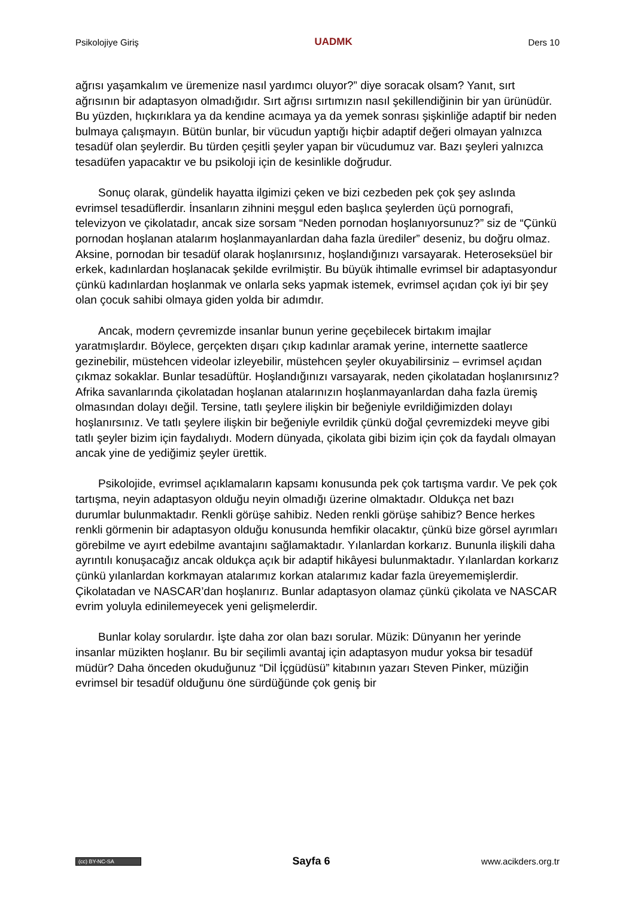Psikolojiye Giriş UADMK Ders 10
ağrısı yaşamkalım ve üremenize nasıl yardımcı oluyor?” diye soracak olsam? Yanıt, sırt ağrısının bir adaptasyon olmadığıdır. Sırt ağrısı sırtımızın nasıl şekillendiğinin bir yan ürünüdür. Bu yüzden, hıçkırıklara ya da kendine acımaya ya da yemek sonrası şişkinliğe adaptif bir neden bulmaya çalışmayın. Bütün bunlar, bir vücudun yaptığı hiçbir adaptif değeri olmayan yalnızca tesadüf olan şeylerdir. Bu türden çeşitli şeyler yapan bir vücudumuz var. Bazı şeyleri yalnızca tesadüfen yapacaktır ve bu psikoloji için de kesinlikle doğrudur.
Sonuç olarak, gündelik hayatta ilgimizi çeken ve bizi cezbeden pek çok şey aslında evrimsel tesadüflerdir. İnsanların zihnini meşgul eden başlıca şeylerden üçü pornografi, televizyon ve çikolatadır, ancak size sorsam “Neden pornodan hoşlanıyorsunuz?” siz de “Çünkü pornodan hoşlanan atalarım hoşlanmayanlardan daha fazla ürediler” deseniz, bu doğru olmaz. Aksine, pornodan bir tesadüf olarak hoşlanırsınız, hoşlandığınızı varsayarak. Heteroseksüel bir erkek, kadınlardan hoşlanacak şekilde evrilmiştir. Bu büyük ihtimalle evrimsel bir adaptasyondur çünkü kadınlardan hoşlanmak ve onlarla seks yapmak istemek, evrimsel açıdan çok iyi bir şey olan çocuk sahibi olmaya giden yolda bir adımdır.
Ancak, modern çevremizde insanlar bunun yerine geçebilecek birtakım imajlar yaratmışlardır. Böylece, gerçekten dışarı çıkıp kadınlar aramak yerine, internette saatlerce gezinebilir, müstehcen videolar izleyebilir, müstehcen şeyler okuyabilirsiniz – evrimsel açıdan çıkmaz sokaklar. Bunlar tesadüftür. Hoşlandığınızı varsayarak, neden çikolatadan hoşlanırsınız? Afrika savanlarında çikolatadan hoşlanan atalarınızın hoşlanmayanlardan daha fazla üremiş olmasından dolayı değil. Tersine, tatlı şeylere ilişkin bir beğeniyle evrildiğimizden dolayı hoşlanırsınız. Ve tatlı şeylere ilişkin bir beğeniyle evrildik çünkü doğal çevremizdeki meyve gibi tatlı şeyler bizim için faydalıydı. Modern dünyada, çikolata gibi bizim için çok da faydalı olmayan ancak yine de yediğimiz şeyler ürettik.
Psikolojide, evrimsel açıklamaların kapsamı konusunda pek çok tartışma vardır. Ve pek çok tartışma, neyin adaptasyon olduğu neyin olmadığı üzerine olmaktadır. Oldukça net bazı durumlar bulunmaktadır. Renkli görüşe sahibiz. Neden renkli görüşe sahibiz? Bence herkes renkli görmenin bir adaptasyon olduğu konusunda hemfikir olacaktır, çünkü bize görsel ayrımları görebilme ve ayırt edebilme avantajını sağlamaktadır. Yılanlardan korkarız. Bununla ilişkili daha ayrıntılı konuşacağız ancak oldukça açık bir adaptif hikâyesi bulunmaktadır. Yılanlardan korkarız çünkü yılanlardan korkmayan atalarımız korkan atalarımız kadar fazla üreyememişlerdir. Çikolatadan ve NASCAR’dan hoşlanırız. Bunlar adaptasyon olamaz çünkü çikolata ve NASCAR evrim yoluyla edinilemeyecek yeni gelişmelerdir.
Bunlar kolay sorulardır. İşte daha zor olan bazı sorular. Müzik: Dünyanın her yerinde insanlar müzikten hoşlanır. Bu bir seçilimli avantaj için adaptasyon mudur yoksa bir tesadüf müdür? Daha önceden okuduğunuz “Dil İçgüdüsü” kitabının yazarı Steven Pinker, müziğin evrimsel bir tesadüf olduğunu öne sürdüğünde çok geniş bir
(cc) BY-NC-SA Sayfa 6 www.acikders.org.tr